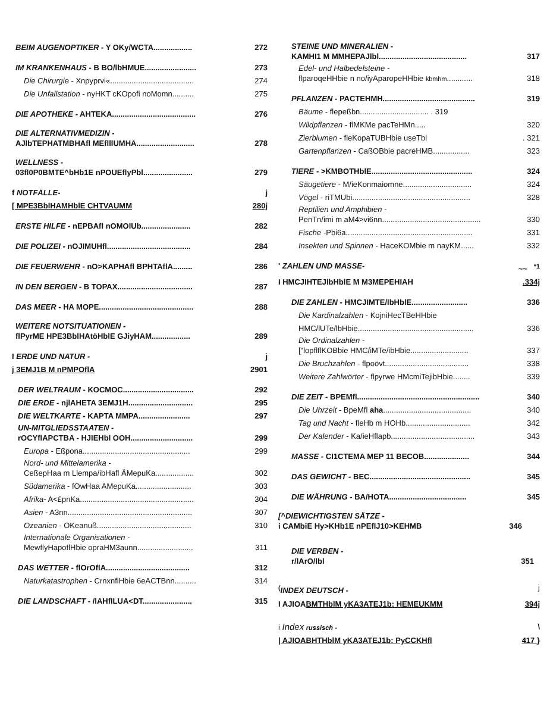BEIM AUGENOPTIKER - Y OKy/WCTA.................. 272
IM KRANKENHAUS - B BO/lbHMUE........................ 273
Die Chirurgie - Xnpyprvi«....................................... 274
Die Unfallstation - nyHKT cKOpofi noMomn.......... 275
DIE APOTHEKE - AHTEKA....................................... 276
DIE ALTERNATIVMEDIZIN -
AJlbTEPHATMBHAfl MEflllUMHA........................... 278
WELLNESS -
03fl0P0BMTE^bHb1E nPOUEflyPbl....................... 279
f NOTFÄLLE- j
[ MPE3BblHAMHblE CHTVAUMM 280j
ERSTE HILFE - nEPBAfl nOMOlUb....................... 282
DIE POLIZEI - nOJIMUHfl....................................... 284
DIE FEUERWEHR - nO>KAPHAfl BPHTAflA......... 286
IN DEN BERGEN - B TOPAX................................... 287
DAS MEER - HA MOPE............................................ 288
WEITERE NOTSITUATIONEN -
flPyrME HPE3BblHAtöHblE GJiyHAM.................. 289
I ERDE UND NATUR - j
j 3EMJ1B M nPMPOflA 2901
DER WELTRAUM - KOCMOC................................. 292
DIE ERDE - njlAHETA 3EMJ1H.............................. 295
DIE WELTKARTE - KAPTA MMPA........................ 297
UN-MITGLIEDSSTAATEN -
rOCYflAPCTBA - HJIEHbl OOH............................. 299
Europa - Eßpona.................................................. 299
Nord- und Mittelamerika -
CeßepHaa m Llempa/ibHafl ÄMepuKa.................. 302
Südamerika - fOwHaa AMepuKa.......................... 303
Afrika- A<£pnKa..................................................... 304
Asien - A3nn.......................................................... 307
Ozeanien - OKeanuß............................................ 310
Internationale Organisationen -
MewflyHapoflHbie opraHM3aunn.......................... 311
DAS WETTER - flOrOflA....................................... 312
Naturkatastrophen - CrnxnfiHbie 6eACTBnn.......... 314
DIE LANDSCHAFT - /lAHflLUA<DT....................... 315
STEINE UND MINERALIEN -
KAMHI1 M MMHEPAJlbl......................................... 317
Edel- und Halbedelsteine -
flparoqeHHbie n no/iyAparopeHHbie kbmhm............ 318
PFLANZEN - PACTEHMH........................................... 319
Bäume - flepeßbn................................ . 319
Wildpflanzen - flMKMe pacTeHMn..... 320
Zierblumen - fleKopaTUBHbie useTbi. 321
Gartenpflanzen - CaßOBbie pacreHMB................. 323
TIERE - >KMBOTHblE............................................... 324
Säugetiere - M/ieKonmaiomne................................ 324
Vögel - riTMUbi....................................................... 328
Reptilien und Amphibien -
PenTn/imi m aM4>vi6nn.............................................. 330
Fische -Pbi6a........................................................... 331
Insekten und Spinnen - HaceKOMbie m nayKM...... 332
' ZAHLEN UND MASSE- ~~ <sup>*1</sup>
I HMCJIHTEJlbHblE M M3MEPEHIAH.334j
DIE ZAHLEN - HMCJIMTE/lbHblE.......................... 336
Die Kardinalzahlen - KojniHecTBeHHbie
HMC/lUTe/lbHbie...................................................... 336
Die Ordinalzahlen -
["lopflflKOBbie HMC/iMTe/ibHbie........................... 337
Die Bruchzahlen - flpoövt....................................... 338
Weitere Zahlwörter - flpyrwe HMcmiTejibHbie........ 339
DIE ZEIT - BPEMfl......................................................... 340
Die Uhrzeit - BpeMfl aha......................................... 340
Tag und Nacht - fleHb m HOHb.............................. 342
Der Kalender - Ka/ieHflapb....................................... 343
MASSE - CI1CTEMA MEP 11 BECOB..................... 344
DAS GEWICHT - BEC............................................... 345
DIE WÄHRUNG - BA/HOTA.................................... 345
[^DIEWICHTIGSTEN SÄTZE -
i CAMbiE Hy>KHb1E nPEflJ10>KEHMB 346
DIE VERBEN -
r/lArO/lbl 351
<sup>(</sup>INDEX DEUTSCH - j
I AJIOABMTHblM yKA3ATEJ1b: HEMEUKMM 394j
i Index russisch - \
| AJIOABHTHblM yKA3ATEJ1b: PyCCKHfl 417 }